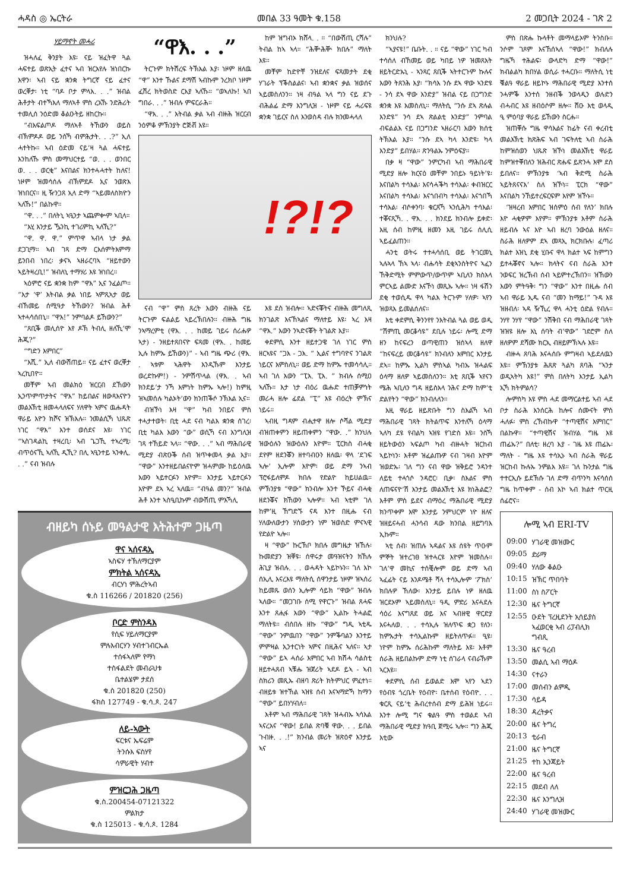ሓዳስ ◎ ኤርትራ መበል 33 ዓመት ቁ.158 2 መጋቢት 2024 - ገጽ 2
ሃይማኖት መሓሪ
ዝሓለፈ ቅንያት እዩ፡ ናይ ዝፈትዋ ጓል ሓፍተይ ወጽኢት ፈተና ኣብ ዝርእየሉ ዝነበርኩ እዋን፡ ኣብ ናይ ቋንቋ ትግርኛ ናይ ፈተና ወረቐታ፡ ነቲ “ባዶ ቦታ ምላእ. . .” ዝብል ሕቶታት ብተኻእለ ማለኣቶ ምስ ረአኹ ንድሕሪት ተመሊሰ ንዕድመ ቆልዑትይ ዘከርኩ።
“ብእፍልጦዶ ማለኣቶ ትኸውን ወይስ ብኽምዶዶ ወይ ንስኻ ብምሕታት. . .?” ኢለ ሓተትኩ። ኣብ ዕድመ ናይ’ዛ ጓል ሓፍተይ እንከለኹ ምስ መማህርተይ “ወ. . . ወንበር ወ. . . ወርቂ” እናበልና ክንተሓሓተት ከለና! ነዞም ዝመሳሰሉ ብኽምደዶ ኢና ንወጽእ ዝነበርና። ዚ ዥንጋጸ ኢላ ድማ “ኣይመለስክዮን ኣለኹ!” በልኩዋ።
“ዋ. . .” በለትኒ ኣዒንታ ኣጨምቍም ኣቢላ።
“እሂ እንታይ ዄንኪ ተገሪምኪ ኣለኺ?”
“ዋ. ዋ. ዋ.” ምጥዋ ኣብላ ነታ ቃል ደጋጊማ። ኣብ ገጻ ድማ ርእሰምትእምማ ይንበብ ነበረ፡ ቃናኣ ኣዘራርባኣ “ዘይተውን ኣይትዛረቢ!” ዝብለኒ ተማሃሪ እዩ ዝነበረ።
ኣዕምሮ ናይ ቋንቋ ከም “ዋእ” ኢና ንፈልጦ። “እታ ‘ዋ’ እትብል ቃል ነበይ ኣምጺኣታ ወይ ብኸመይ ሰሚዓታ ትኸውን? ዝብል ሕቶ ኣተሓሳሰበኒ። “ዋእ!” ንምባልዶ ይኸውን?”
“ጸቢቕ መሊሰዮ እየ ዶኽ ትብሊ ዘለኺ’ሞ ሕጂ?”
“ግድን እምበር”
“እሺ.” ኢለ ብውሽጠይ። ናይ ፈተና ወረቐታ ኣረኪበዮ።
መቸም ኣብ መልክዕ ዝርርብ ደኸውን ኢንጥምጥታትና “ዋእ” ከይበልና ዘውጻእናዮን መልእኽቲ ዘመሓላለፍና ሃለዋት ኣምና ዉሑዳት ዋራይ እዮን ክሾና ዝኽእሉ። ንመልሲኻ ህጹጽ ነገር “ዋእ” እንተ ወሰደና እዩ፡ ነገር “ኣስገዳልኪ ተዛረቢ፡ ኣብ ጌጋኺ ተኣረሚ፡ ብጥዕናኺ ኣለኺ ዲኺ? በሊ ኣዒንተይ ኣንቀሊ. . .” ናብ ዝብሉ
“ዋእ. . .”
ትርጉም ክትሽረፍ ትኽእል እያ፡ ነዞም ዘለዉ “ዋ” እንተ ኹልና ደማሽ ኣብኩም ንረክቦ ነዞም ፈሽረ ክትወስድ ርእያ ኣለኹ። “ወኣለኩ! ኣበ ግበራ. . .” ዝብሉ ምፍርራሕ።
“ዋእ. . .” እትብል ቃል ኣብ ብዙሕ ዝርርብ ንዕምቆ ምኽንያት ሮጅቭ እዩ።
!?!?
ናብ “ዋ” ምስ ጸረት እውን ብዙሕ ናይ ትርጉም ፍልልይ ኣይረኽበሉን። ብዙሕ ግዜ ንኣማረምቲ (ዋእ. . . ከመይ ገይሩ ሰሪሑዎ ኣታ) - ንዘይተጸበናዮ ፍጻመ (ዋእ. . ከመይ ኢሉ ከምኡ ይኸውን)” - ኣብ ግዜ ጭሪ (ዋእ. . ኣቱም ኣሕዋት እንዲኹም እንታይ ወረድኩም!) - ንምሽጥላል (ዋእ. . ኣብ ክንደይ’ታ ንኻ እምነት ከምኡ ኣሎ!) ከምዚ ዝኣመሰሉ ካልኦት’ውን ክንጠቕሶ ንኽእል ኢና።
ብዝኾነ እዛ “ዋ” ካብ ንበይና ምስ ተሓታተወት፡ ቢቲ ሓደ ናብ ካልእ ቋንቋ ሰገረ፡ ቢቲ ካልእ እውን “ው” ወሲኻ ናብ እንግሊዝ ገጻ ተኸይድ ኣላ። “ዋው. . .” ኣብ ማሕበራዊ ሚድያ ብጽዑቕ ሰብ ዝጥቀመላ ቃል እያ። “ዋው” እንተዘይበልናዮም ዝሓምሙ ከይዕለዉ እውን ኣይተርፉን እዮም። እንታይ ኣይተርፉን እዮም ደኣ ኣረ ኣለዉ። “ብዓል መን?” ዝብል ሕቶ እንተ ኣስዒቢኩም ብውሽጢ ምእኻሊ
ከም ዝግብኦ ክሸላ. . ። “በውሽጢ ርሻሉ” ትብል ከኣ ኣላ። “ሕቝሕቝ ክበሉ” ማለት እዩ።
መቸም ከድዮቸ ንዝደለና ፍጻመታት ደቂ ሃገራት ፕቕስልልና፡ ኣብ ቋንቋና ቃል ዝወሰና ኣይመስለንን። ነዛ ብዓል ኣላ ግን ናይ ደጉ ብሕልፊ ድማ እንግሊዝ - ነዞም ናይ ሓሪፍዩ ቋንቋ ገይርና ስለ እንወስዳ ብሉ ክንመሓላለ
እዩ ደስ ዝብሎ። ኣድናቖትና ብዙሕ መግለጺ ክንገልጽ እናኸኣልና ማለተይ እዩ፡ ኣረ እዛ “ዋእ.” እውን ንኣድናቖት ትገልጽ እያ።
ቀደምሲ እንተ ዘይተጋዌ ገለ ነገር ምስ ዘርኣዩና “ጋእ - ጋእ. “ ኢልና ተግባዮና ንገልጽ ነይርና እምስለኒ። ወይ ድማ ከምኡ ተመሳሳሊ። ኣብ ገለ እውን “ፒእ. ፒእ. ” ክብሉ ሰሚዐ ኣለኹ። እታ ነታ ብዕሪ ዉሑድ ተጠቓምነት መሪሓ ዘሎ ፊደል “ፒ” እዩ ብዕረት ምኽና ነይሩ።
ኣብዚ ግዳም ብሒተዋ ዘሎ ሶሻል ሚድያ ብዝጠቀምን ዘይጠቀምን “ዋው. .” ክንህሉ ዝውዕሉን ዝውዕሉን እዮም። ፒርክስ ብሓቂ ደየም ዘደንቖን ዘተባብዑን ዘለዉ፡ ዋላ ‘ደገፍ ኣሎ’ ኢሎም እዮም፡ ወይ ድማ ንኣብ ፕሮፋይለምዶ ክበሉ የድልዮ ከይሀልዉ። ምኽንያቱ “ዋው” ክንብሎ እንተ ኾይና ብሓቂ ዘደንቖና ክኸውን ኣሎዎ። ኣብ ኣቲም ገለ ከም’ዚ ኸግድኙ ናዳ እንተ በዚሑ ናብ ሃለውለውታን ሃሰውታን ነም ዝወስድ ምናኣዊ የድልዮ ኣሎ።
ዛ “ዋው” ኩርኽቦ ክበሉ መግዜታ ዝኸሉ፡ ኩመድያን ዝቐዩ፡ ሰዋሩታ መዓዝናትን ክኸሉ ሕጊያ ዝብሉ. . . ወሓዳት ኣይኮኑን። ገለ እኮ ሰኢሊ እናረእዩ ማለትሲ ሰዋንታይ ነዞም ዝኣሰሪ ከይመጹ ወሰን ኢሎም ሳይክ “ዋው” ዝብሉ ኣለው። “መጋገቡ ሰሚ የዋርጉ” ዝብል ጸሓፍ እንተ ጸሒፋ እውን “ዋው” ኢልኩ ትሓልፎ ማለትዩ። ብሰበሉ ዘኩ “ዋው” ግዲ ኣቲዱ “ዋው” ንምዉበን “ዋው” ንምቕባልን እንተይ ምምዛል ኢንተርነት ኣምና በዚሕና ኣለና። ኣታ “ዋው” ይኣ ሓሰራ እምበር ኣብ ክሽሓ ሳልስቲ ዘይተሓጸብ ኣቹሑ ዝጀሪት ኣደዶ ይኣ - ኣብ ስክሪን መጺኡ ብዘባ ጽሪት ክትምህር ምፈተነ። ብዘይቱ ዝተኸል ኣዝዩ ሰብ እናኣማድኻ ከማን “ዋው” ይበሃሃብለ።
እቶም ኣብ ማሕበራዊ ገጻት ዝሓብኡ ኣሳእል ኣናረአና “ዋው! ይበል ጽባቑ ዋው. . . ይበል ጉብዙ. . .!” ክንብል መሪት ዝጽዕኖ እንታይ ኣና
ክንህሉ?
“ኣያናዩ!” ቤቡት. . ። ናይ “ዋው” ነገር ካብ ተሳሰለ ብኸመይ ወይ ካበይ ነዎ ዝመጸአት ዘይትርድኡኒ - ኣንጻር ጸቢቕ ኣትተርጉም ኩሉና እውን ትጸንሕ እያ፡ “ክሳእ ንሱ ደኣ ዋው ኣንድዩ - ንሳ ደኣ ዋው እንድያ” ዝብል ናይ በጋግንድ ቋንቋ እዩ እመስለኒ። ማለትሲ “ንሱ ደኣ ጽሉል እንድዩ” ንሳ ደኣ ጽልልቲ እንድያ” ንምባል ብፍልልእ ናይ በጋግንድ ኣዘራርባ እውን ክሰቲ ትኽእል እያ። “ንሱ ደኣ ካላ እንድዩ፡ ካላ እንድያ” ይበሃል። ጽንዓልኡ ንምዕፍያ።
በቃ ዛ “ዋው” ንምርካብ ኣብ ማሕበራዊ ሚድያ ዘሎ ክርናዕ መቸም ንበይኑ ዓይነት’ዩ፡ እናበልካ ተሳእል፡ እናሳሓቕካ ተሳእል፡ ቀብዝርር እናበልካ ተሳእል፡ እናጎበብካ ተሳእል፡ እናጎበኻ ተሳእል፡ ብሶቀንባ፡ ቁርጸኻ ኣንሲሕካ ተሳእል፡ ተቖናጺኻ. . ዋእ. . . ክንደይ ክንብሎ ይቀድ፡ እዚ ሰብ ከምዚ ዘመን እዚ ገይሩ ሰሊሲ ኣይፈልጠን።
ሓንቲ ወትሩ ተተሓሳሰቢ ወይ ትገርመኒ ኣሉኣላ ኸኣ ኣላ፡ ብሑሳት ደቂኣንስትዮና ኣፈን ኸቅድሚት ምምውጥ/ውጥም ኣቢለን ክስእላ ምርኣይ ልሙድ እናኾነ መጺኡ ኣሎ። ነዛ ፋሽን ደቂ ተወሲዱ ዋላ ካልእ ትርጉም ሃለዎ፡ ኣየን ዝወጻእ ይመልሰለና።
እቲ ቀደምሲ ቅንንየየ ንእትብል ጓል ወይ ወዲ “ሽምጢ መርቆሳዩ” ደቢሉ ነይሩ፡ ሎሚ ድማ ዘን ከናፍረን ወጣዊጠን ዝሰኣላ ዘለዋ “ከናፍረይ መርቆሳዩ” ክንብለን እምበር እንታይ ደኣ። ከምኡ ኢልካ ምስኣል ካብኡ ዝሓልፍ ዕላማ ዘለዎ ኣይመስለንን። እቲ ጸቢቕ ኣየናን ሜሕ ኣቢለን ግዳ ዘይስእላ ንሕና ድማ ከም’ቲ ድልየትን “ዋው” ክንብለለን።
እዚ ዋራይ ዘይጽቡት ግን ስእልኻ ኣብ ማሕበራዊ ገጻት ክትልጥፍ እንተለኻ ዕላማ ኣለካ ደዩ የብልካ ኣዝዩ የገድስ እዩ። ንስኻ ዘይትውዕን ኣፍልጦ ካብ ብዙሓት ዝርከብ ኣይኮነን፡ እቶም ዝፈልጡዎ ናብ ገዛብ እዮም ዝወድኡ፡ ገለ ግን ናብ ዋው ዝቅይሮ ንዳንተ ለይቲ ተሓጎሶ ንዳሮር፡ ቢቃ፡ ስእልና ምስ ለጠፍናዮ’ሽ እንታይ መልእኽቲ እዩ ክነሕልፎ? እቶም ምስ ይደና ብማዕረ ማሕበራዊ ሚድያ ክንጥቀም እሞ እንታይ ንምህርም ነዮ ዘለና ዝዘይናሓብ ሓንሳብ ዳው ክንበል ዘይግባእ ኢኩም።
ኣቲ ሰብ፡ ዝጠሉ ኣዳልና እዩ ሰዩት ጥዑም ምኞት ዝተረገፀ ዝተሓርዩ እዮም ዝመስሉ። ገለ’ዋ መኪና ተሰቒሎም ወይ ድማ ኣብ ኣፈፊት ናይ እንዶሜቶ ሻላ ተሳኢሎም ‘ፖክስ’ ክበሉዎ ኸለው፡ እንታይ ይበሉ ነዎ ዘለዉ ዝርደኦም ኣይመስለኒ። ዓዲ ምድሪ እናሓደሉ ሳዕሪ እናግጸደ ወይ እና ኣብዘዊ ዋርድያ እናሓለወ. . . ተሳኢሉ ዝለጥፍ ቋጋ የለን፡ ከምኡታት ተሳኢልኩም ዘይትለጥፉ። ዒዩ፡ ነዮም ከምኡ ሰሪሕኩም ማለትይ እዩ፡ እቶም ሰራሕ ዘይበልኩም ድማ ነቲ ሰገራላ ናብራኹም ኣርእዩ።
ቀደምሲ ሰብ ይወልድ እሞ ኣየን ኣደን የዕብዩ ጎረቤት የዕብዮ፡ ቤተሰብ የዕብዮ. . . ቁርጺ ናይ’ቲ ሕብረተሰብ ድማ ይሕዝ ነይሩ። እንተ ሎሚ ግና ቁልዓ ምስ ተወልደ ኣብ ማሕበራዊ ሚድያ ክዓቢ ጀሚሩ ኣሎ። ግን ሕጂ እቲው
ምስ በጽሑ ኩላቶት መማላይኦም ትንስቡ። ንሶም ገጾም እናኸሰኣለ “ዋው!” ክብለሉ ግዜኻ ተሕልፍ፡ ውላድካ ድማ “ዋው!” ክብልልካ ክበሃል ወሲራ ተሓርቡ። ማለትሲ ነቲ ቑልዓ ዋራይ ዘይኮኑ ማሕበራዊ ሚድያ እንተሰ ንሓምቕ እንተሰ ንዘብቕ ንወላዲን ወሉድን ብሓብር እዩ ዘብዕሶም ዘሎ። ሽዑ እቲ ወላዲ ዒ ምዕባያ ዋራይ ይኸውን ስርሑ።
ዝጠቐሱ ግዜ ዋሳእልና ከፊት ናብ ቀረብቲ መልእኽቲ ክጽሕፍ ኣብ ገፍትለቲ ኣብ ስራሕ ከምዝሰወን ህጹጽ ዝኾነ መልእኽቲ ዋራይ ከምዝተቐበለን ዝሕብር ጽሑፍ ይጽንሓ እሞ ደስ ይበለና። ምኽንያቱ ‘ኣብ ቅድሚ ስራሕ ኣይትጸናናእ’ ስለ ዝኾነ። ፒርክ “ዋው” እናበልካ ንኸይተረፍርፍም እየም ዝኾኑ።
‘ዝዛረብ እምበር ዝሰምዕ ሰብ የለን’ ክበሉ እዮ ሓቂዎም እየም። ምኽንያቱ እቶም ስራሕ ዘይብሉ ኣና እዮ ኣብ ዘረባ ንውዕል ዘለና። ስራሕ ዘለዎም ደኣ መጻኢ ክርክቡሉ፡ ፈጣሪ ክልተ እዝኒ ደቂ ሂቡና ዋላ ክልተ ኣፍ ከምግን ይተሓቖኖና ኣሎ። ክላትና ናብ ስራሕ እንተ ንወፍር ዝረኽብ ሰብ ኣይምተረኽበን። ዝኸውን እውን ምትዓቅ፡ ግን “ዋው” እንተ በዚሑ ሰብ ኣብ ዋራይ ኢዱ ናብ “መን ከማይ!” ጉዳ እዩ ዝዘብለ፡ ኣዳ ዥኺረ ዋላ ሓንቲ ዕድል የብሉ። ንሃየ ንሃየ “ዋው” ንሽቅበ ናብ ማሕበራዊ ገጻት ዝዝዩ ዘሎ እኒ ሰባት ብ’ዋው” ገደሮም ስለ ዘለዎም ደሻሙ ክርኢ ብዘይምኽኣሉ እዩ።
ብዙሓ ጸባሕ እናሓሰቡ ምግዛብ ኣይደለዉን እዩ። ምኽንያቱ ሕጸጽ ጓልካ ጸባሕ “ኣንታ ወዲኣትካ እዩ!” ምስ በለትካ እንታይ ኢልካ ኢኻ ክትምልሳ?
ሎምስካ እዩ ምስ ሓደ መማርልተይ ኣብ ሓደ ቦታ ስራሕ እንሰርሕ ከሎና ሰሙናት ምስ ሓለፉ፡ ምስ ረኸብኩዋ “ተጣዊሽና እምበር” በልኩዋ። “ተጣዊሽና ዝብሃል ግዜ እዩ ጠፊኡ?” በለቲ፡ ዘረባ እያ - ገዜ እዩ ጠፊኡ፡ ማለት - ግዜ እዩ ተሳኢኑ ኣብ ስራሕ ዋራይ ዝርከብ ኩሉኡ ንምልእ እዩ። ገለ ኩንታል ግዜ ተተርኢሱ ይደኽሱ ገለ ድማ ብጥንካ እናሳሰሰ ግዜ ከጥቀም - ሰብ እኮ ኣብ ክልተ ጥርዚ ሰፊሮና።
ሎሚ ኣብ ERI-TV
| 09:00 | ሃገራዊ መዝሙር |
| 09:05 | ድራማ |
| 09:40 | ሃለው ቆልዑ |
| 10:15 | ዝኽር ጥበባት |
| 11:00 | ስነ ስፖርት |
| 12:30 | ዜና ትግርኛ |
| 12:55 | ዑደት ፕረዚደንት ኢሳይያስ ኣፈወርቂ ኣብ ሪፓብሊክ ግብጺ |
| 13:30 | ዜና ዓረብ |
| 13:50 | መልሲ ኣብ ማዕዶ |
| 14:30 | ናተራን |
| 17:00 | መሰብን ልምዲ |
| 17:30 | ሳይዳ |
| 18:30 | ዳረትቃና |
| 20:00 | ዜና ትግረ |
| 20:13 | ቲራብ |
| 21:00 | ዜና ትግርኛ |
| 21:25 | ተከ ኢንጃይት |
| 22:00 | ዜና ዓረብ |
| 22:15 | መደብ ለለ |
| 22:30 | ዜና እንግሊዝ |
| 24:40 | ሃገራዊ መዝሙር |
ብዘይካ ሰኑይ መዓልታዊ እትሕተም ጋዜጣ
ዋና ኣሰናዳኢ
ኣስፍሃ ተኽለማርያም
ምክትል ኣሰናዳኢ
ብርሃነ ምሕረትኣብ
ቁ.ስ 116266 / 201820 (256)
ቦርድ ምስንዳእ
የሲፍ ሃይለማርያም
ምሉእብርሃን ሃብተገብርኤል
ተሰፋኣለም የማነ
ተስፋልደት መብራህቱ
ቤተልሄም ታደሰ
ቁ.ስ 201820 (250)
ፋክስ 127749 - ቁ.ሳ.ጶ. 247
ለይ-ኣውት
ፍርቱና ኤፍሬም
ትንሱእ ፍስሃየ
ሳምራዊት ሃብተ
ምዝርጋሕ ጋዜጣ
ቁ.ስ.200454-07121322
ምልክታ
ቁ.ስ 125013 - ቁ.ሳ.ጶ. 1284